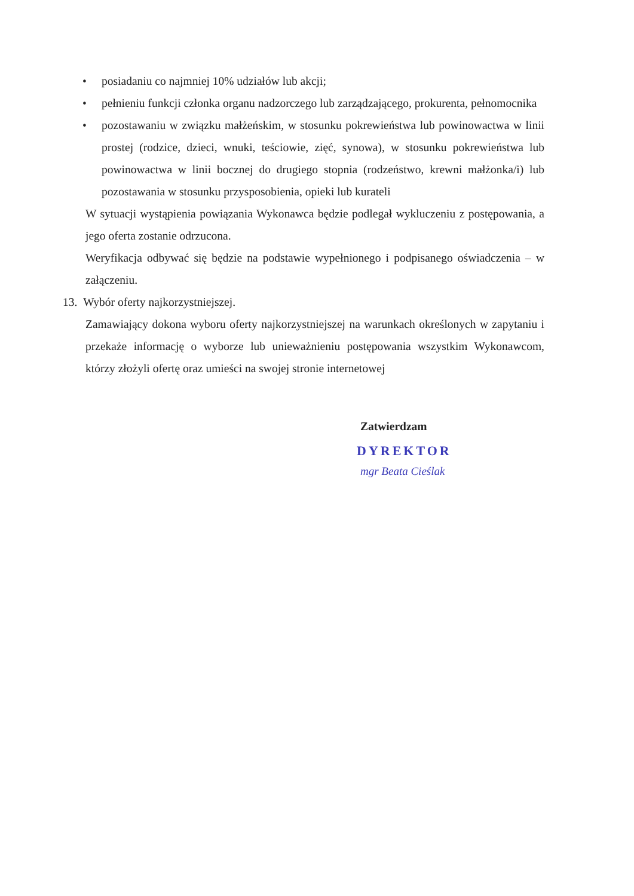• posiadaniu co najmniej 10% udziałów lub akcji;
• pełnieniu funkcji członka organu nadzorczego lub zarządzającego, prokurenta, pełnomocnika
• pozostawaniu w związku małżeńskim, w stosunku pokrewieństwa lub powinowactwa w linii prostej (rodzice, dzieci, wnuki, teściowie, zięć, synowa), w stosunku pokrewieństwa lub powinowactwa w linii bocznej do drugiego stopnia (rodzeństwo, krewni małżonka/i) lub pozostawania w stosunku przysposobienia, opieki lub kurateli
W sytuacji wystąpienia powiązania Wykonawca będzie podlegał wykluczeniu z postępowania, a jego oferta zostanie odrzucona.
Weryfikacja odbywać się będzie na podstawie wypełnionego i podpisanego oświadczenia – w załączeniu.
13. Wybór oferty najkorzystniejszej.
Zamawiający dokona wyboru oferty najkorzystniejszej na warunkach określonych w zapytaniu i przekaże informację o wyborze lub unieważnieniu postępowania wszystkim Wykonawcom, którzy złożyli ofertę oraz umieści na swojej stronie internetowej
Zatwierdzam
DYREKTOR
mgr Beata Cieślak